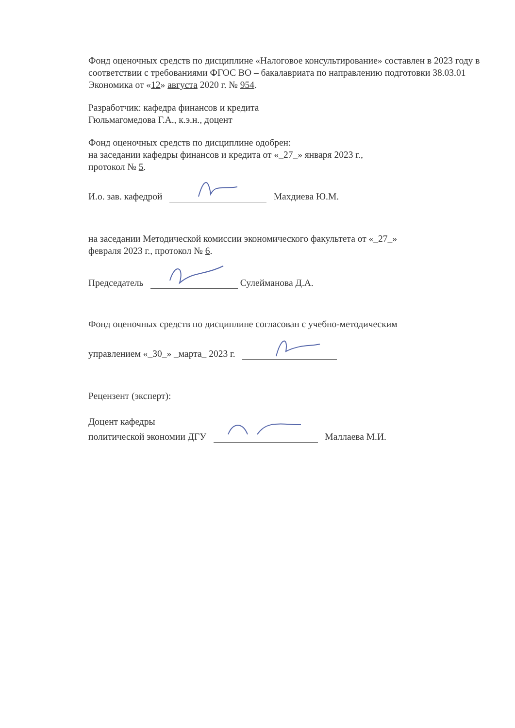Фонд оценочных средств по дисциплине «Налоговое консультирование» составлен в 2023 году в соответствии с требованиями ФГОС ВО – бакалавриата по направлению подготовки 38.03.01 Экономика от «12» августа 2020 г. № 954.
Разработчик: кафедра финансов и кредита
Гюльмагомедова Г.А., к.э.н., доцент
Фонд оценочных средств по дисциплине одобрен:
на заседании кафедры финансов и кредита от «_27_» января 2023 г.,
протокол № 5.
И.о. зав. кафедрой Махдиева Ю.М.
на заседании Методической комиссии экономического факультета от «_27_»
февраля 2023 г., протокол № 6.
Председатель Сулейманова Д.А.
Фонд оценочных средств по дисциплине согласован с учебно-методическим
управлением «_30_» _марта_ 2023 г.
Рецензент (эксперт):
Доцент кафедры
политической экономии ДГУ Маллаева М.И.